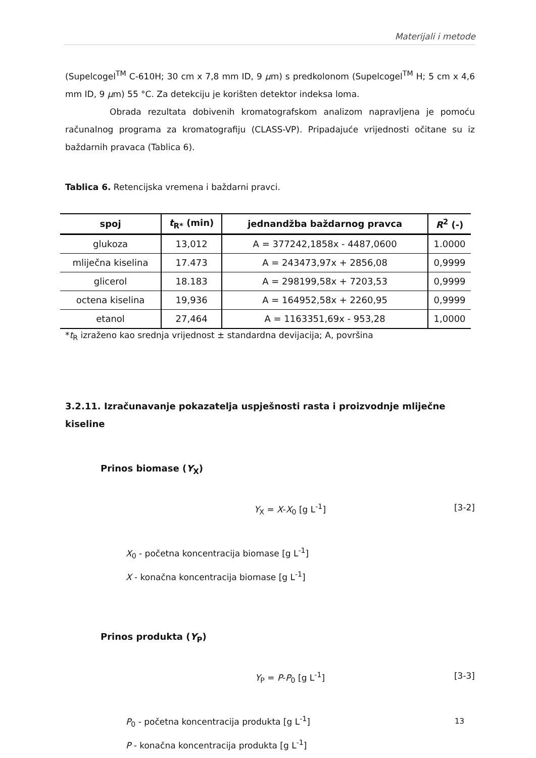Materijali i metode
(Supelcogel<sup>TM</sup> C-610H; 30 cm x 7,8 mm ID, 9 µm) s predkolonom (Supelcogel<sup>TM</sup> H; 5 cm x 4,6 mm ID, 9 µm) 55 °C. Za detekciju je korišten detektor indeksa loma.
Obrada rezultata dobivenih kromatografskom analizom napravljena je pomoću računalnog programa za kromatografiju (CLASS-VP). Pripadajuće vrijednosti očitane su iz baždarnih pravaca (Tablica 6).
Tablica 6. Retencijska vremena i baždarni pravci.
| spoj | t<sub>R*</sub> (min) | jednandžba baždarnog pravca | R<sup>2</sup> (-) |
| --- | --- | --- | --- |
| glukoza | 13,012 | A = 377242,1858x - 4487,0600 | 1.0000 |
| mliječna kiselina | 17.473 | A = 243473,97x + 2856,08 | 0,9999 |
| glicerol | 18.183 | A = 298199,58x + 7203,53 | 0,9999 |
| octena kiselina | 19,936 | A = 164952,58x + 2260,95 | 0,9999 |
| etanol | 27,464 | A = 1163351,69x - 953,28 | 1,0000 |
*t<sub>R</sub> izraženo kao srednja vrijednost ± standardna devijacija; A, površina
3.2.11. Izračunavanje pokazatelja uspješnosti rasta i proizvodnje mliječne kiseline
Prinos biomase (Y<sub>X</sub>)
Y<sub>X</sub> = X-X<sub>0</sub> [g L<sup>-1</sup>] [3-2]
X<sub>0</sub> - početna koncentracija biomase [g L<sup>-1</sup>]
X - konačna koncentracija biomase [g L<sup>-1</sup>]
Prinos produkta (Y<sub>P</sub>)
Y<sub>P</sub> = P-P<sub>0</sub> [g L<sup>-1</sup>] [3-3]
P<sub>0</sub> - početna koncentracija produkta [g L<sup>-1</sup>]
P - konačna koncentracija produkta [g L<sup>-1</sup>]
13